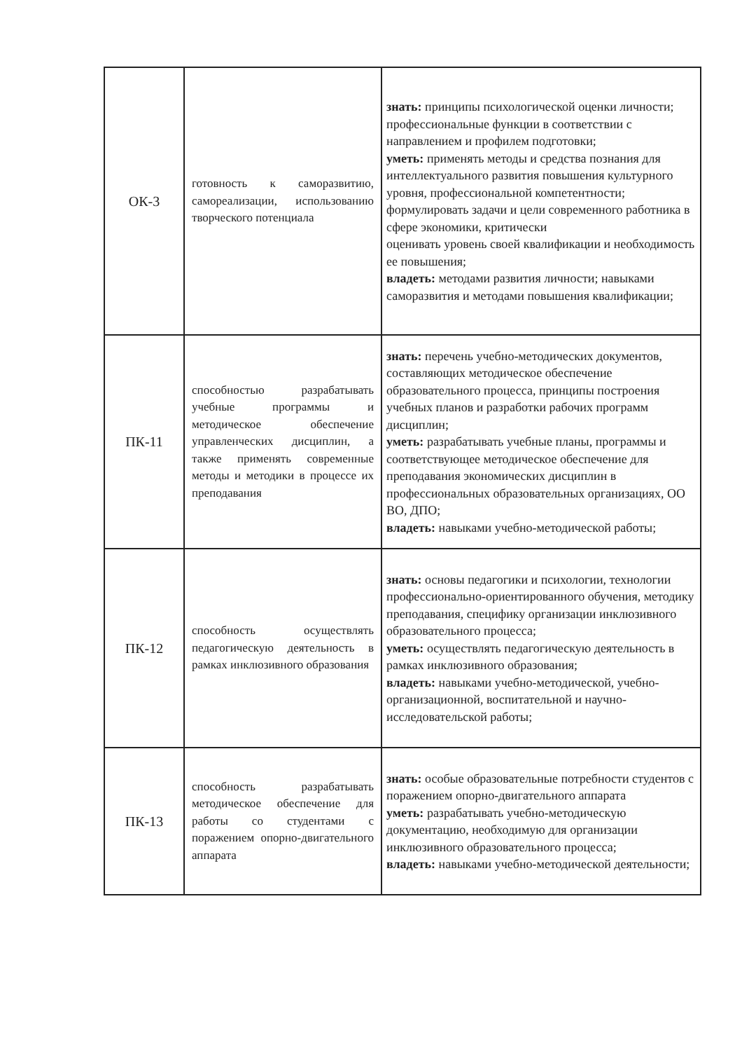| ОК-3 | готовность к саморазвитию, самореализации, использованию творческого потенциала | знать: принципы психологической оценки личности; профессиональные функции в соответствии с направлением и профилем подготовки; уметь: применять методы и средства познания для интеллектуального развития повышения культурного уровня, профессиональной компетентности; формулировать задачи и цели современного работника в сфере экономики, критически оценивать уровень своей квалификации и необходимость ее повышения; владеть: методами развития личности; навыками саморазвития и методами повышения квалификации; |
| ПК-11 | способностью разрабатывать учебные программы и методическое обеспечение управленческих дисциплин, а также применять современные методы и методики в процессе их преподавания | знать: перечень учебно-методических документов, составляющих методическое обеспечение образовательного процесса, принципы построения учебных планов и разработки рабочих программ дисциплин; уметь: разрабатывать учебные планы, программы и соответствующее методическое обеспечение для преподавания экономических дисциплин в профессиональных образовательных организациях, ОО ВО, ДПО; владеть: навыками учебно-методической работы; |
| ПК-12 | способность осуществлять педагогическую деятельность в рамках инклюзивного образования | знать: основы педагогики и психологии, технологии профессионально-ориентированного обучения, методику преподавания, специфику организации инклюзивного образовательного процесса; уметь: осуществлять педагогическую деятельность в рамках инклюзивного образования; владеть: навыками учебно-методической, учебно-организационной, воспитательной и научно-исследовательской работы; |
| ПК-13 | способность разрабатывать методическое обеспечение для работы со студентами с поражением опорно-двигательного аппарата | знать: особые образовательные потребности студентов с поражением опорно-двигательного аппарата уметь: разрабатывать учебно-методическую документацию, необходимую для организации инклюзивного образовательного процесса; владеть: навыками учебно-методической деятельности; |